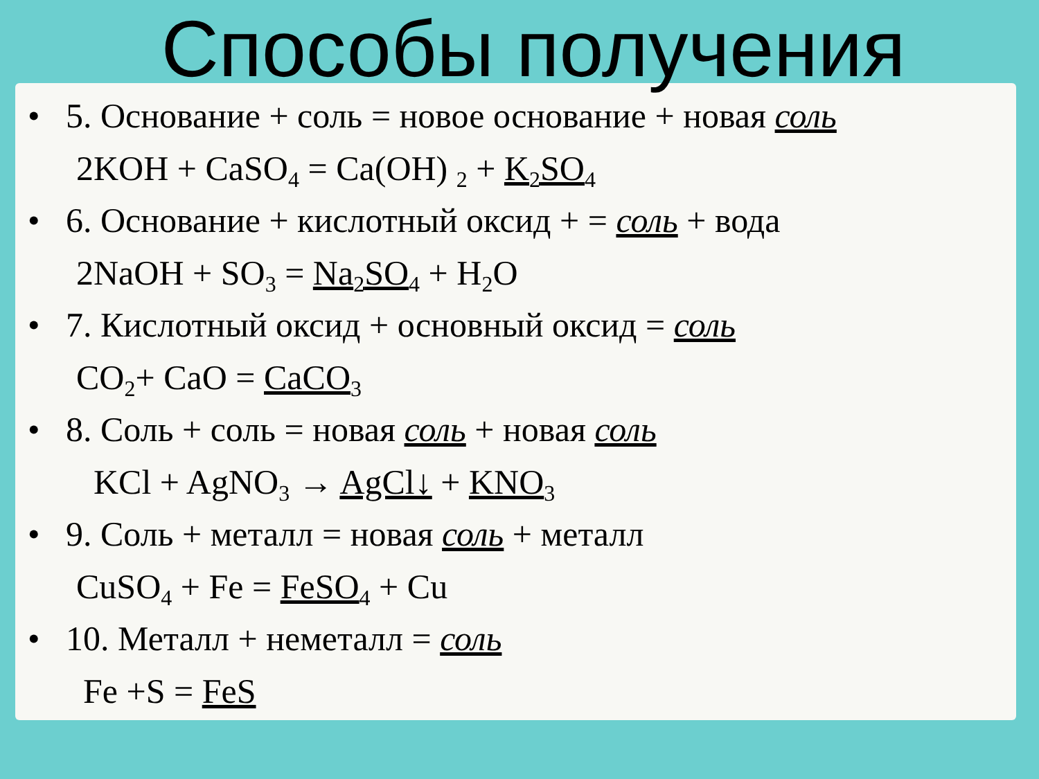Способы получения
• 5. Основание + соль = новое основание + новая соль
2KOH + CaSO<sub>4</sub> = Ca(OH) <sub>2</sub> + K<sub>2</sub>SO<sub>4</sub>
• 6. Основание + кислотный оксид + = соль + вода
2NaOH + SO<sub>3</sub> = Na<sub>2</sub>SO<sub>4</sub> + H<sub>2</sub>O
• 7. Кислотный оксид + основный оксид = соль
CO<sub>2</sub>+ CaO = CaCO<sub>3</sub>
• 8. Соль + соль = новая соль + новая соль
KCl + AgNO<sub>3</sub> → AgCl↓ + KNO<sub>3</sub>
• 9. Соль + металл = новая соль + металл
CuSO<sub>4</sub> + Fe = FeSO<sub>4</sub> + Cu
• 10. Металл + неметалл = соль
Fe +S = FeS